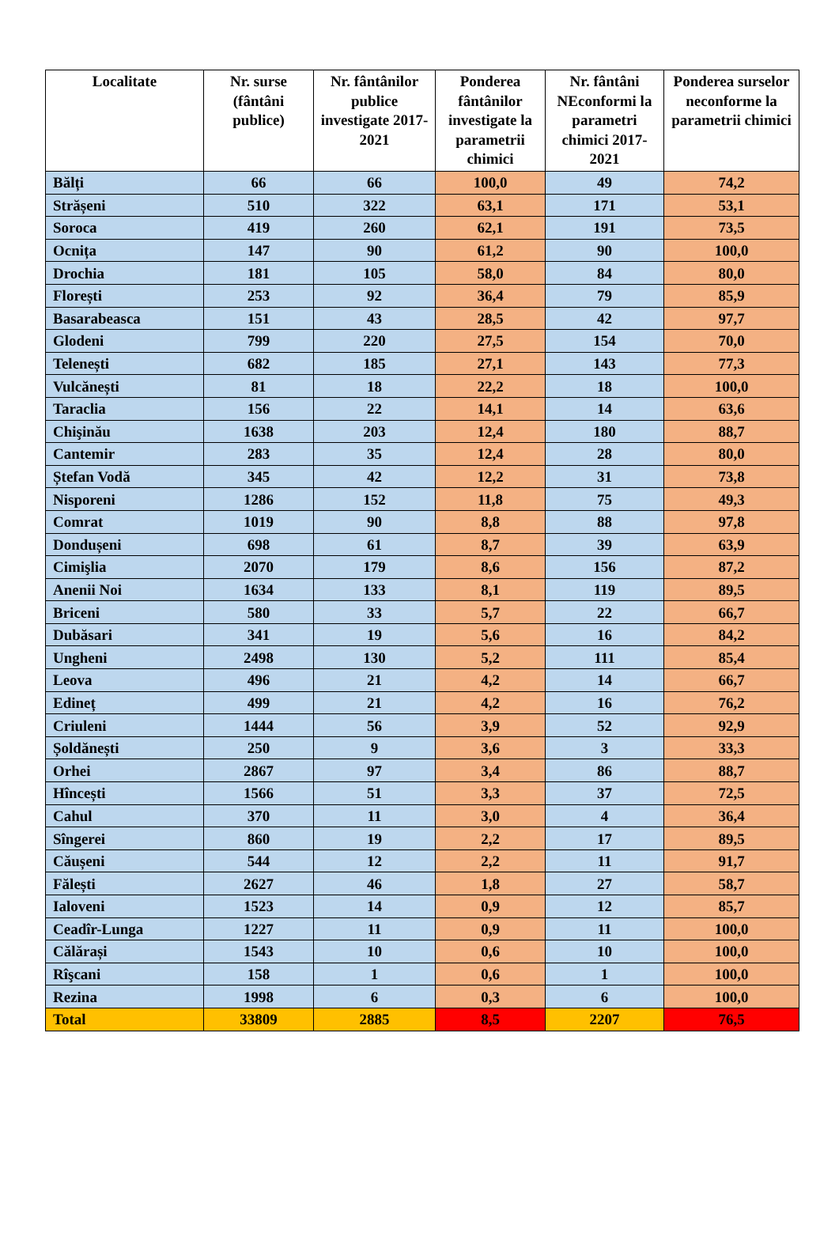| Localitate | Nr. surse (fântâni publice) | Nr. fântânilor publice investigate 2017-2021 | Ponderea fântânilor investigate la parametrii chimici | Nr. fântâni NEconformi la parametri chimici 2017-2021 | Ponderea surselor neconforme la parametrii chimici |
| --- | --- | --- | --- | --- | --- |
| Bălți | 66 | 66 | 100,0 | 49 | 74,2 |
| Strășeni | 510 | 322 | 63,1 | 171 | 53,1 |
| Soroca | 419 | 260 | 62,1 | 191 | 73,5 |
| Ocnița | 147 | 90 | 61,2 | 90 | 100,0 |
| Drochia | 181 | 105 | 58,0 | 84 | 80,0 |
| Florești | 253 | 92 | 36,4 | 79 | 85,9 |
| Basarabeasca | 151 | 43 | 28,5 | 42 | 97,7 |
| Glodeni | 799 | 220 | 27,5 | 154 | 70,0 |
| Telenești | 682 | 185 | 27,1 | 143 | 77,3 |
| Vulcănești | 81 | 18 | 22,2 | 18 | 100,0 |
| Taraclia | 156 | 22 | 14,1 | 14 | 63,6 |
| Chişinău | 1638 | 203 | 12,4 | 180 | 88,7 |
| Cantemir | 283 | 35 | 12,4 | 28 | 80,0 |
| Ștefan Vodă | 345 | 42 | 12,2 | 31 | 73,8 |
| Nisporeni | 1286 | 152 | 11,8 | 75 | 49,3 |
| Comrat | 1019 | 90 | 8,8 | 88 | 97,8 |
| Dondușeni | 698 | 61 | 8,7 | 39 | 63,9 |
| Cimişlia | 2070 | 179 | 8,6 | 156 | 87,2 |
| Anenii Noi | 1634 | 133 | 8,1 | 119 | 89,5 |
| Briceni | 580 | 33 | 5,7 | 22 | 66,7 |
| Dubăsari | 341 | 19 | 5,6 | 16 | 84,2 |
| Ungheni | 2498 | 130 | 5,2 | 111 | 85,4 |
| Leova | 496 | 21 | 4,2 | 14 | 66,7 |
| Edineț | 499 | 21 | 4,2 | 16 | 76,2 |
| Criuleni | 1444 | 56 | 3,9 | 52 | 92,9 |
| Șoldănești | 250 | 9 | 3,6 | 3 | 33,3 |
| Orhei | 2867 | 97 | 3,4 | 86 | 88,7 |
| Hîncești | 1566 | 51 | 3,3 | 37 | 72,5 |
| Cahul | 370 | 11 | 3,0 | 4 | 36,4 |
| Sîngerei | 860 | 19 | 2,2 | 17 | 89,5 |
| Căușeni | 544 | 12 | 2,2 | 11 | 91,7 |
| Fălești | 2627 | 46 | 1,8 | 27 | 58,7 |
| Ialoveni | 1523 | 14 | 0,9 | 12 | 85,7 |
| Ceadîr-Lunga | 1227 | 11 | 0,9 | 11 | 100,0 |
| Călărași | 1543 | 10 | 0,6 | 10 | 100,0 |
| Rîşcani | 158 | 1 | 0,6 | 1 | 100,0 |
| Rezina | 1998 | 6 | 0,3 | 6 | 100,0 |
| Total | 33809 | 2885 | 8,5 | 2207 | 76,5 |